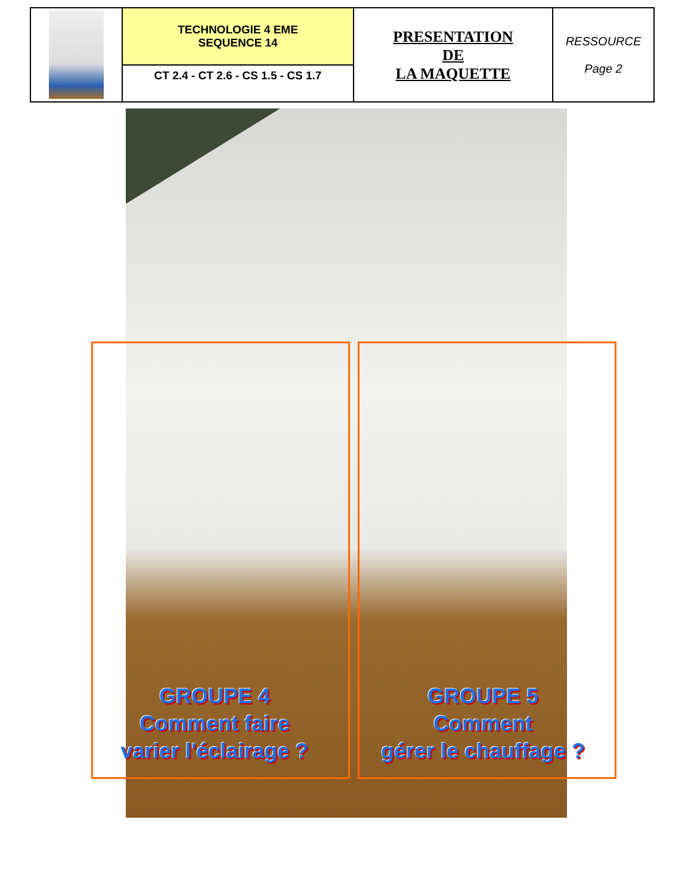| | TECHNOLOGIE 4 EME SEQUENCE 14 | PRESENTATION DE LA MAQUETTE | RESSOURCE Page 2 |
| | CT 2.4 - CT 2.6 - CS 1.5 - CS 1.7 | | |
GROUPE 4
Comment faire
varier l'éclairage ?
GROUPE 5
Comment
gérer le chauffage ?